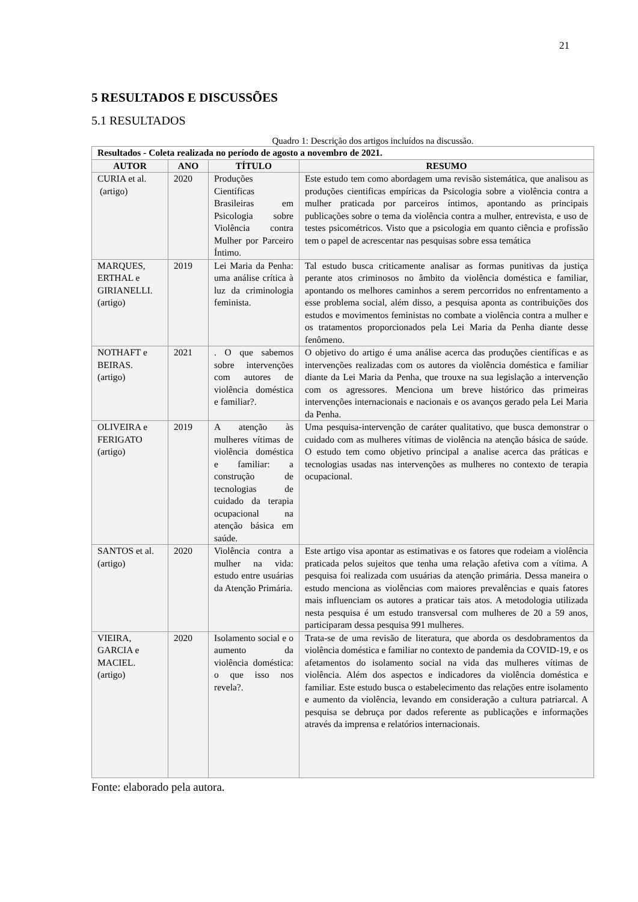21
5 RESULTADOS E DISCUSSÕES
5.1 RESULTADOS
Quadro 1: Descrição dos artigos incluídos na discussão.
| Resultados - Coleta realizada no período de agosto a novembro de 2021. | | | |
| --- | --- | --- | --- |
| AUTOR | ANO | TÍTULO | RESUMO |
| CURIA et al. (artigo) | 2020 | Produções Científicas Brasileiras em Psicologia sobre Violência contra Mulher por Parceiro Íntimo. | Este estudo tem como abordagem uma revisão sistemática, que analisou as produções cientificas empíricas da Psicologia sobre a violência contra a mulher praticada por parceiros íntimos, apontando as principais publicações sobre o tema da violência contra a mulher, entrevista, e uso de testes psicométricos. Visto que a psicologia em quanto ciência e profissão tem o papel de acrescentar nas pesquisas sobre essa temática |
| MARQUES, ERTHAL e GIRIANELLI. (artigo) | 2019 | Lei Maria da Penha: uma análise crítica à luz da criminologia feminista. | Tal estudo busca criticamente analisar as formas punitivas da justiça perante atos criminosos no âmbito da violência doméstica e familiar, apontando os melhores caminhos a serem percorridos no enfrentamento a esse problema social, além disso, a pesquisa aponta as contribuições dos estudos e movimentos feministas no combate a violência contra a mulher e os tratamentos proporcionados pela Lei Maria da Penha diante desse fenômeno. |
| NOTHAFT e BEIRAS. (artigo) | 2021 | . O que sabemos sobre intervenções com autores de violência doméstica e familiar?. | O objetivo do artigo é uma análise acerca das produções científicas e as intervenções realizadas com os autores da violência doméstica e familiar diante da Lei Maria da Penha, que trouxe na sua legislação a intervenção com os agressores. Menciona um breve histórico das primeiras intervenções internacionais e nacionais e os avanços gerado pela Lei Maria da Penha. |
| OLIVEIRA e FERIGATO (artigo) | 2019 | A atenção às mulheres vítimas de violência doméstica e familiar: a construção de tecnologias de cuidado da terapia ocupacional na atenção básica em saúde. | Uma pesquisa-intervenção de caráter qualitativo, que busca demonstrar o cuidado com as mulheres vítimas de violência na atenção básica de saúde. O estudo tem como objetivo principal a analise acerca das práticas e tecnologias usadas nas intervenções as mulheres no contexto de terapia ocupacional. |
| SANTOS et al. (artigo) | 2020 | Violência contra a mulher na vida: estudo entre usuárias da Atenção Primária. | Este artigo visa apontar as estimativas e os fatores que rodeiam a violência praticada pelos sujeitos que tenha uma relação afetiva com a vítima. A pesquisa foi realizada com usuárias da atenção primária. Dessa maneira o estudo menciona as violências com maiores prevalências e quais fatores mais influenciam os autores a praticar tais atos. A metodologia utilizada nesta pesquisa é um estudo transversal com mulheres de 20 a 59 anos, participaram dessa pesquisa 991 mulheres. |
| VIEIRA, GARCIA e MACIEL. (artigo) | 2020 | Isolamento social e o aumento da violência doméstica: o que isso nos revela?. | Trata-se de uma revisão de literatura, que aborda os desdobramentos da violência doméstica e familiar no contexto de pandemia da COVID-19, e os afetamentos do isolamento social na vida das mulheres vítimas de violência. Além dos aspectos e indicadores da violência doméstica e familiar. Este estudo busca o estabelecimento das relações entre isolamento e aumento da violência, levando em consideração a cultura patriarcal. A pesquisa se debruça por dados referente as publicações e informações através da imprensa e relatórios internacionais. |
Fonte: elaborado pela autora.